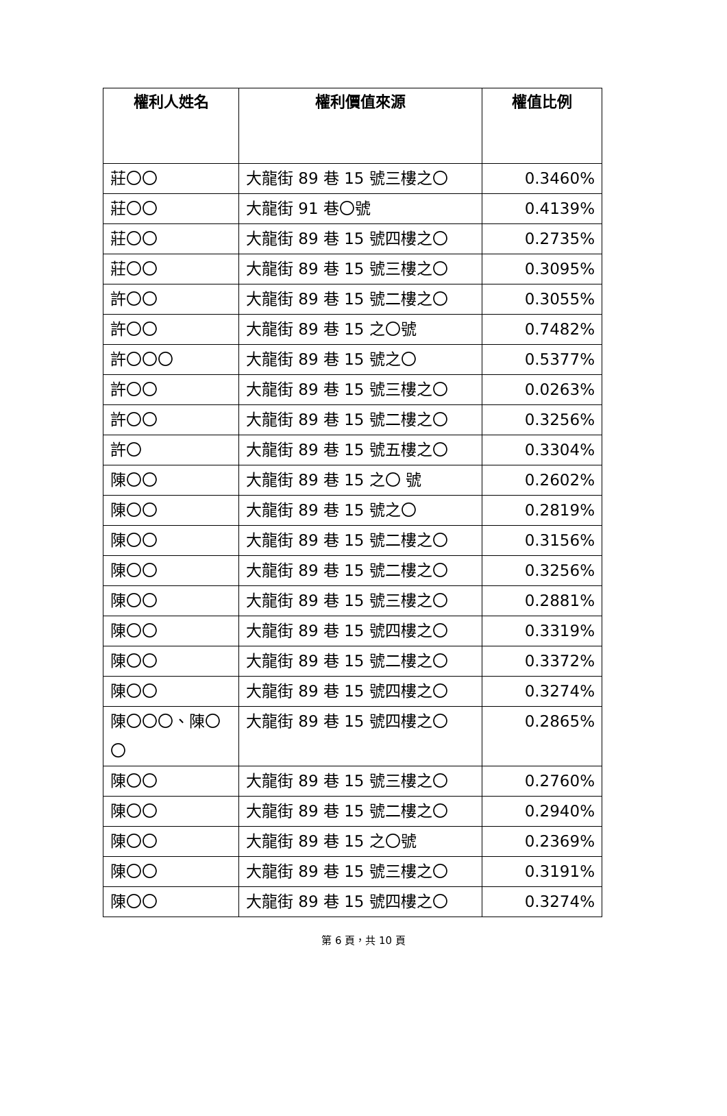| 權利人姓名 | 權利價值來源 | 權值比例 |
| --- | --- | --- |
| 莊〇〇 | 大龍街 89 巷 15 號三樓之〇 | 0.3460% |
| 莊〇〇 | 大龍街 91 巷〇號 | 0.4139% |
| 莊〇〇 | 大龍街 89 巷 15 號四樓之〇 | 0.2735% |
| 莊〇〇 | 大龍街 89 巷 15 號三樓之〇 | 0.3095% |
| 許〇〇 | 大龍街 89 巷 15 號二樓之〇 | 0.3055% |
| 許〇〇 | 大龍街 89 巷 15 之〇號 | 0.7482% |
| 許〇〇〇 | 大龍街 89 巷 15 號之〇 | 0.5377% |
| 許〇〇 | 大龍街 89 巷 15 號三樓之〇 | 0.0263% |
| 許〇〇 | 大龍街 89 巷 15 號二樓之〇 | 0.3256% |
| 許〇 | 大龍街 89 巷 15 號五樓之〇 | 0.3304% |
| 陳〇〇 | 大龍街 89 巷 15 之〇 號 | 0.2602% |
| 陳〇〇 | 大龍街 89 巷 15 號之〇 | 0.2819% |
| 陳〇〇 | 大龍街 89 巷 15 號二樓之〇 | 0.3156% |
| 陳〇〇 | 大龍街 89 巷 15 號二樓之〇 | 0.3256% |
| 陳〇〇 | 大龍街 89 巷 15 號三樓之〇 | 0.2881% |
| 陳〇〇 | 大龍街 89 巷 15 號四樓之〇 | 0.3319% |
| 陳〇〇 | 大龍街 89 巷 15 號二樓之〇 | 0.3372% |
| 陳〇〇 | 大龍街 89 巷 15 號四樓之〇 | 0.3274% |
| 陳〇〇〇、陳〇〇 | 大龍街 89 巷 15 號四樓之〇 | 0.2865% |
| 陳〇〇 | 大龍街 89 巷 15 號三樓之〇 | 0.2760% |
| 陳〇〇 | 大龍街 89 巷 15 號二樓之〇 | 0.2940% |
| 陳〇〇 | 大龍街 89 巷 15 之〇號 | 0.2369% |
| 陳〇〇 | 大龍街 89 巷 15 號三樓之〇 | 0.3191% |
| 陳〇〇 | 大龍街 89 巷 15 號四樓之〇 | 0.3274% |
第 6 頁，共 10 頁